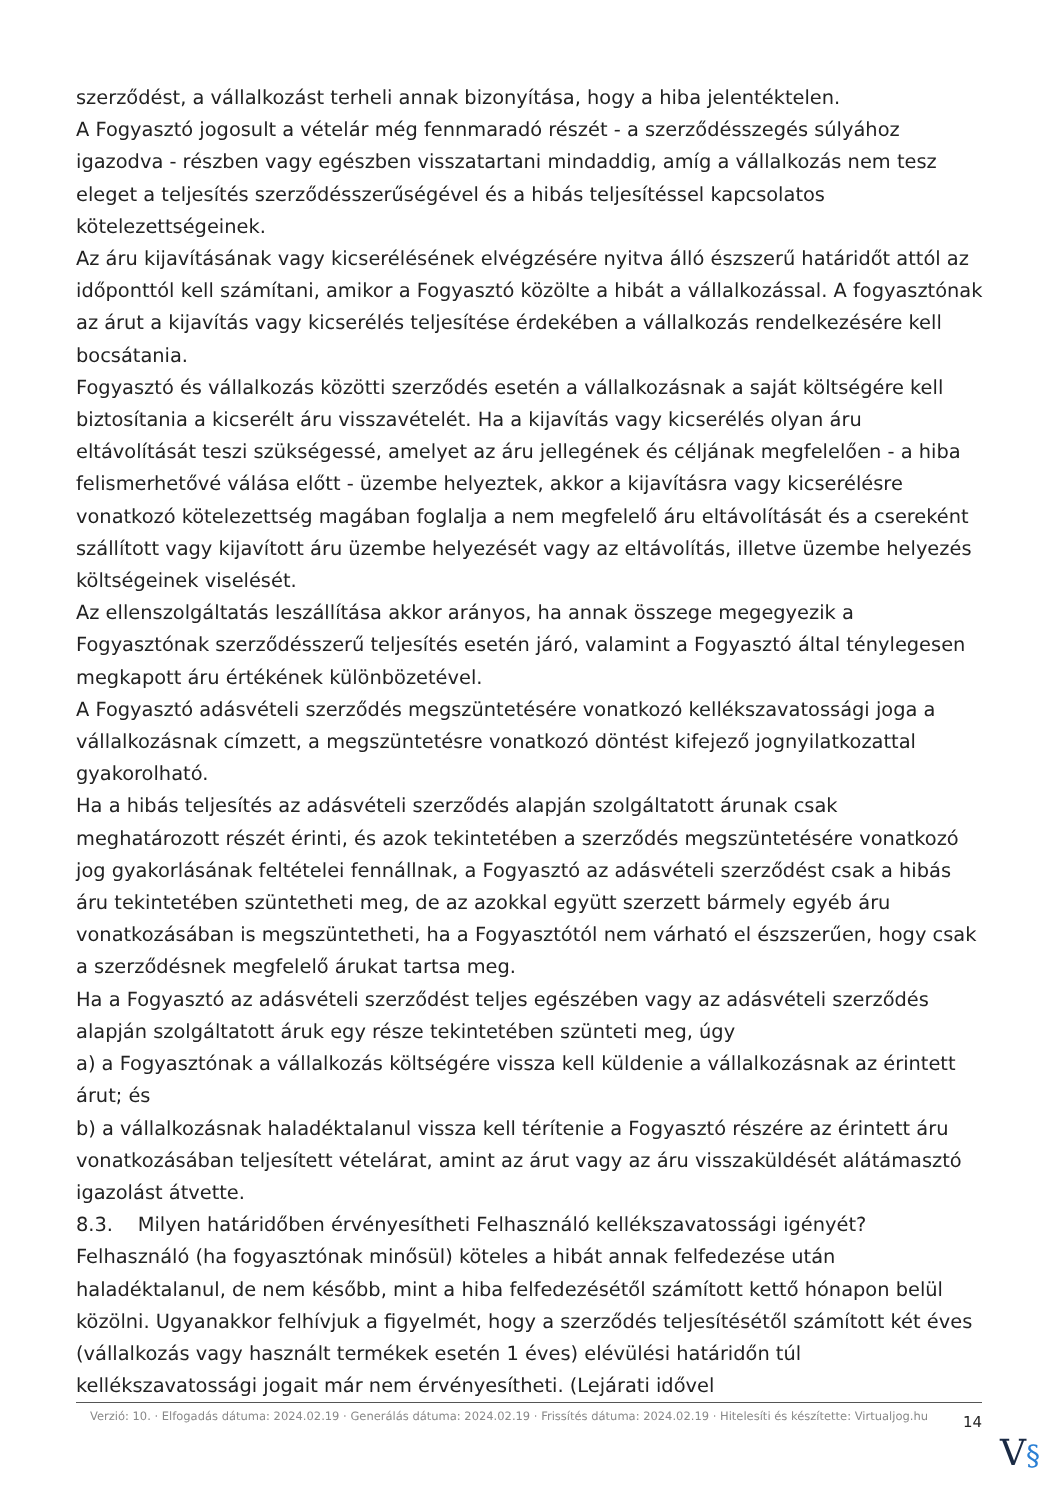szerződést, a vállalkozást terheli annak bizonyítása, hogy a hiba jelentéktelen.
A Fogyasztó jogosult a vételár még fennmaradó részét - a szerződésszegés súlyához igazodva - részben vagy egészben visszatartani mindaddig, amíg a vállalkozás nem tesz eleget a teljesítés szerződésszerűségével és a hibás teljesítéssel kapcsolatos kötelezettségeinek.
Az áru kijavításának vagy kicserélésének elvégzésére nyitva álló észszerű határidőt attól az időponttól kell számítani, amikor a Fogyasztó közölte a hibát a vállalkozással. A fogyasztónak az árut a kijavítás vagy kicserélés teljesítése érdekében a vállalkozás rendelkezésére kell bocsátania.
Fogyasztó és vállalkozás közötti szerződés esetén a vállalkozásnak a saját költségére kell biztosítania a kicserélt áru visszavételét. Ha a kijavítás vagy kicserélés olyan áru eltávolítását teszi szükségessé, amelyet az áru jellegének és céljának megfelelően - a hiba felismerhetővé válása előtt - üzembe helyeztek, akkor a kijavításra vagy kicserélésre vonatkozó kötelezettség magában foglalja a nem megfelelő áru eltávolítását és a csereként szállított vagy kijavított áru üzembe helyezését vagy az eltávolítás, illetve üzembe helyezés költségeinek viselését.
Az ellenszolgáltatás leszállítása akkor arányos, ha annak összege megegyezik a Fogyasztónak szerződésszerű teljesítés esetén járó, valamint a Fogyasztó által ténylegesen megkapott áru értékének különbözetével.
A Fogyasztó adásvételi szerződés megszüntetésére vonatkozó kellékszavatossági joga a vállalkozásnak címzett, a megszüntetésre vonatkozó döntést kifejező jognyilatkozattal gyakorolható.
Ha a hibás teljesítés az adásvételi szerződés alapján szolgáltatott árunak csak meghatározott részét érinti, és azok tekintetében a szerződés megszüntetésére vonatkozó jog gyakorlásának feltételei fennállnak, a Fogyasztó az adásvételi szerződést csak a hibás áru tekintetében szüntetheti meg, de az azokkal együtt szerzett bármely egyéb áru vonatkozásában is megszüntetheti, ha a Fogyasztótól nem várható el észszerűen, hogy csak a szerződésnek megfelelő árukat tartsa meg.
Ha a Fogyasztó az adásvételi szerződést teljes egészében vagy az adásvételi szerződés alapján szolgáltatott áruk egy része tekintetében szünteti meg, úgy
a) a Fogyasztónak a vállalkozás költségére vissza kell küldenie a vállalkozásnak az érintett árut; és
b) a vállalkozásnak haladéktalanul vissza kell térítenie a Fogyasztó részére az érintett áru vonatkozásában teljesített vételárat, amint az árut vagy az áru visszaküldését alátámasztó igazolást átvette.
8.3. Milyen határidőben érvényesítheti Felhasználó kellékszavatossági igényét?
Felhasználó (ha fogyasztónak minősül) köteles a hibát annak felfedezése után haladéktalanul, de nem később, mint a hiba felfedezésétől számított kettő hónapon belül közölni. Ugyanakkor felhívjuk a figyelmét, hogy a szerződés teljesítésétől számított két éves (vállalkozás vagy használt termékek esetén 1 éves) elévülési határidőn túl kellékszavatossági jogait már nem érvényesítheti. (Lejárati idővel
Verzió: 10. · Elfogadás dátuma: 2024.02.19 · Generálás dátuma: 2024.02.19 · Frissítés dátuma: 2024.02.19 · Hitelesíti és készítette: Virtualjog.hu
14
V§